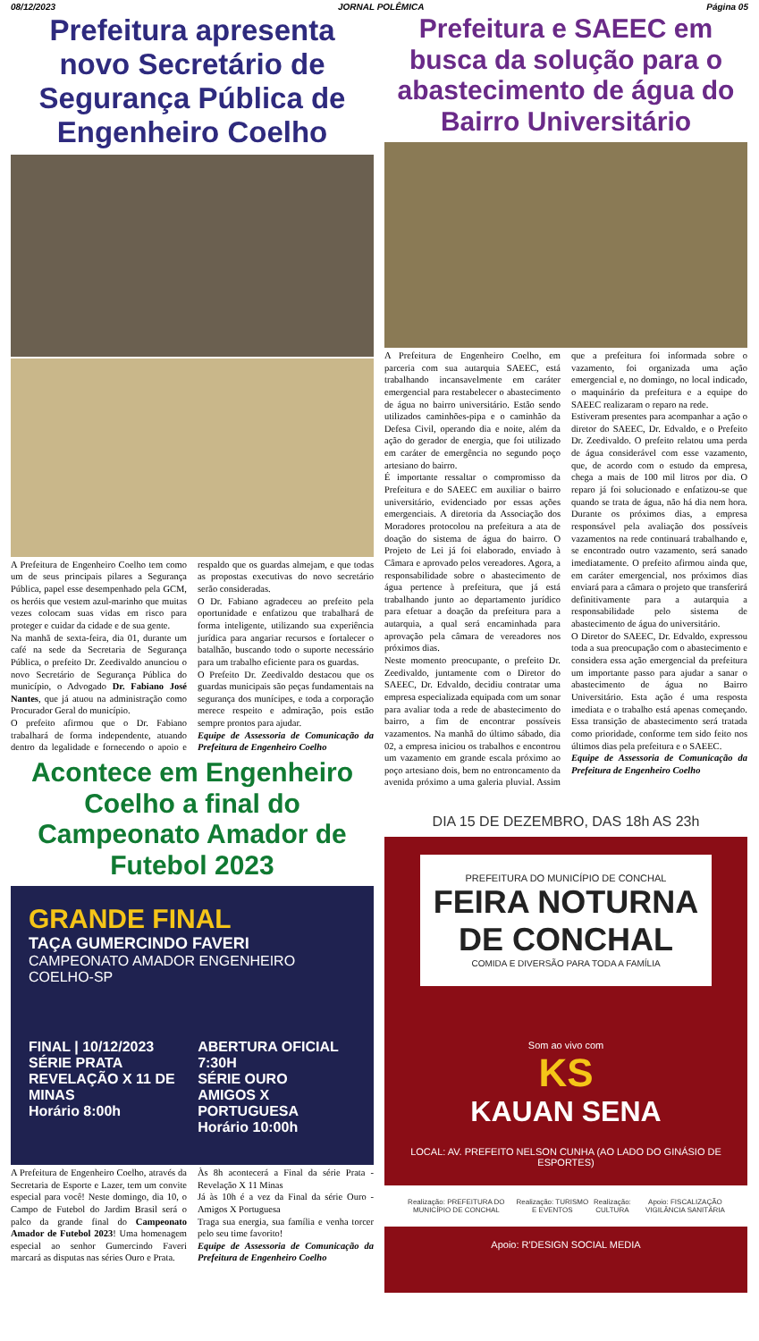08/12/2023 JORNAL POLÊMICA Página 05
Prefeitura apresenta novo Secretário de Segurança Pública de Engenheiro Coelho
A Prefeitura de Engenheiro Coelho tem como um de seus principais pilares a Segurança Pública, papel esse desempenhado pela GCM, os heróis que vestem azul-marinho que muitas vezes colocam suas vidas em risco para proteger e cuidar da cidade e de sua gente.
Na manhã de sexta-feira, dia 01, durante um café na sede da Secretaria de Segurança Pública, o prefeito Dr. Zeedivaldo anunciou o novo Secretário de Segurança Pública do município, o Advogado Dr. Fabiano José Nantes, que já atuou na administração como Procurador Geral do município.
O prefeito afirmou que o Dr. Fabiano trabalhará de forma independente, atuando dentro da legalidade e fornecendo o apoio e respaldo que os guardas almejam, e que todas as propostas executivas do novo secretário serão consideradas.
O Dr. Fabiano agradeceu ao prefeito pela oportunidade e enfatizou que trabalhará de forma inteligente, utilizando sua experiência jurídica para angariar recursos e fortalecer o batalhão, buscando todo o suporte necessário para um trabalho eficiente para os guardas.
O Prefeito Dr. Zeedivaldo destacou que os guardas municipais são peças fundamentais na segurança dos munícipes, e toda a corporação merece respeito e admiração, pois estão sempre prontos para ajudar.
Equipe de Assessoria de Comunicação da Prefeitura de Engenheiro Coelho
Acontece em Engenheiro Coelho a final do Campeonato Amador de Futebol 2023
GRANDE FINAL
TAÇA GUMERCINDO FAVERI
CAMPEONATO AMADOR ENGENHEIRO COELHO-SP
FINAL | 10/12/2023
SÉRIE PRATA
REVELAÇÃO X 11 DE MINAS
Horário 8:00h
ABERTURA OFICIAL 7:30H
SÉRIE OURO
AMIGOS X PORTUGUESA
Horário 10:00h
A Prefeitura de Engenheiro Coelho, através da Secretaria de Esporte e Lazer, tem um convite especial para você! Neste domingo, dia 10, o Campo de Futebol do Jardim Brasil será o palco da grande final do Campeonato Amador de Futebol 2023! Uma homenagem especial ao senhor Gumercindo Faveri marcará as disputas nas séries Ouro e Prata.
Às 8h acontecerá a Final da série Prata - Revelação X 11 Minas
Já às 10h é a vez da Final da série Ouro - Amigos X Portuguesa
Traga sua energia, sua família e venha torcer pelo seu time favorito!
Equipe de Assessoria de Comunicação da Prefeitura de Engenheiro Coelho
Prefeitura e SAEEC em busca da solução para o abastecimento de água do Bairro Universitário
A Prefeitura de Engenheiro Coelho, em parceria com sua autarquia SAEEC, está trabalhando incansavelmente em caráter emergencial para restabelecer o abastecimento de água no bairro universitário. Estão sendo utilizados caminhões-pipa e o caminhão da Defesa Civil, operando dia e noite, além da ação do gerador de energia, que foi utilizado em caráter de emergência no segundo poço artesiano do bairro.
É importante ressaltar o compromisso da Prefeitura e do SAEEC em auxiliar o bairro universitário, evidenciado por essas ações emergenciais. A diretoria da Associação dos Moradores protocolou na prefeitura a ata de doação do sistema de água do bairro. O Projeto de Lei já foi elaborado, enviado à Câmara e aprovado pelos vereadores. Agora, a responsabilidade sobre o abastecimento de água pertence à prefeitura, que já está trabalhando junto ao departamento jurídico para efetuar a doação da prefeitura para a autarquia, a qual será encaminhada para aprovação pela câmara de vereadores nos próximos dias.
Neste momento preocupante, o prefeito Dr. Zeedivaldo, juntamente com o Diretor do SAEEC, Dr. Edvaldo, decidiu contratar uma empresa especializada equipada com um sonar para avaliar toda a rede de abastecimento do bairro, a fim de encontrar possíveis vazamentos. Na manhã do último sábado, dia 02, a empresa iniciou os trabalhos e encontrou um vazamento em grande escala próximo ao poço artesiano dois, bem no entroncamento da avenida próximo a uma galeria pluvial. Assim que a prefeitura foi informada sobre o vazamento, foi organizada uma ação emergencial e, no domingo, no local indicado, o maquinário da prefeitura e a equipe do SAEEC realizaram o reparo na rede.
Estiveram presentes para acompanhar a ação o diretor do SAEEC, Dr. Edvaldo, e o Prefeito Dr. Zeedivaldo. O prefeito relatou uma perda de água considerável com esse vazamento, que, de acordo com o estudo da empresa, chega a mais de 100 mil litros por dia. O reparo já foi solucionado e enfatizou-se que quando se trata de água, não há dia nem hora. Durante os próximos dias, a empresa responsável pela avaliação dos possíveis vazamentos na rede continuará trabalhando e, se encontrado outro vazamento, será sanado imediatamente. O prefeito afirmou ainda que, em caráter emergencial, nos próximos dias enviará para a câmara o projeto que transferirá definitivamente para a autarquia a responsabilidade pelo sistema de abastecimento de água do universitário.
O Diretor do SAEEC, Dr. Edvaldo, expressou toda a sua preocupação com o abastecimento e considera essa ação emergencial da prefeitura um importante passo para ajudar a sanar o abastecimento de água no Bairro Universitário. Esta ação é uma resposta imediata e o trabalho está apenas começando. Essa transição de abastecimento será tratada como prioridade, conforme tem sido feito nos últimos dias pela prefeitura e o SAEEC.
Equipe de Assessoria de Comunicação da Prefeitura de Engenheiro Coelho
DIA 15 DE DEZEMBRO, DAS 18h AS 23h
PREFEITURA DO MUNICÍPIO DE CONCHAL
FEIRA NOTURNA DE CONCHAL
COMIDA E DIVERSÃO PARA TODA A FAMÍLIA
Som ao vivo com
KS
KAUAN SENA
LOCAL: AV. PREFEITO NELSON CUNHA (AO LADO DO GINÁSIO DE ESPORTES)
Realização: PREFEITURA DO MUNICÍPIO DE CONCHAL Realização: TURISMO E EVENTOS Realização: CULTURA Apoio: FISCALIZAÇÃO VIGILÂNCIA SANITÁRIA
Apoio: R'DESIGN SOCIAL MEDIA